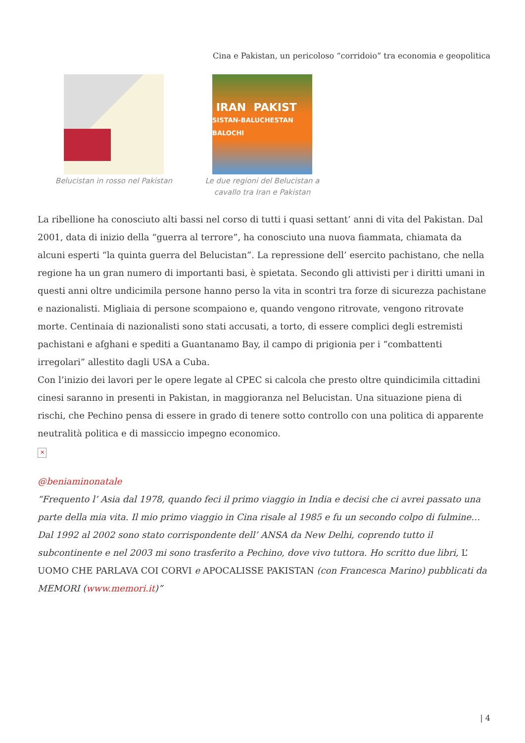Cina e Pakistan, un pericoloso “corridoio” tra economia e geopolitica
Belucistan in rosso nel Pakistan
IRAN PAKIST
SISTAN-BALUCHESTAN BALOCHI
Le due regioni del Belucistan a cavallo tra Iran e Pakistan
La ribellione ha conosciuto alti bassi nel corso di tutti i quasi settant’ anni di vita del Pakistan. Dal 2001, data di inizio della “guerra al terrore”, ha conosciuto una nuova fiammata, chiamata da alcuni esperti “la quinta guerra del Belucistan”. La repressione dell’ esercito pachistano, che nella regione ha un gran numero di importanti basi, è spietata. Secondo gli attivisti per i diritti umani in questi anni oltre undicimila persone hanno perso la vita in scontri tra forze di sicurezza pachistane e nazionalisti. Migliaia di persone scompaiono e, quando vengono ritrovate, vengono ritrovate morte. Centinaia di nazionalisti sono stati accusati, a torto, di essere complici degli estremisti pachistani e afghani e spediti a Guantanamo Bay, il campo di prigionia per i “combattenti irregolari” allestito dagli USA a Cuba.
Con l’inizio dei lavori per le opere legate al CPEC si calcola che presto oltre quindicimila cittadini cinesi saranno in presenti in Pakistan, in maggioranza nel Belucistan. Una situazione piena di rischi, che Pechino pensa di essere in grado di tenere sotto controllo con una politica di apparente neutralità politica e di massiccio impegno economico.
✕
@beniaminonatale
“Frequento l’ Asia dal 1978, quando feci il primo viaggio in India e decisi che ci avrei passato una parte della mia vita. Il mio primo viaggio in Cina risale al 1985 e fu un secondo colpo di fulmine…Dal 1992 al 2002 sono stato corrispondente dell’ ANSA da New Delhi, coprendo tutto il subcontinente e nel 2003 mi sono trasferito a Pechino, dove vivo tuttora. Ho scritto due libri, L’ UOMO CHE PARLAVA COI CORVI e APOCALISSE PAKISTAN (con Francesca Marino) pubblicati da MEMORI (www.memori.it)”
| 4